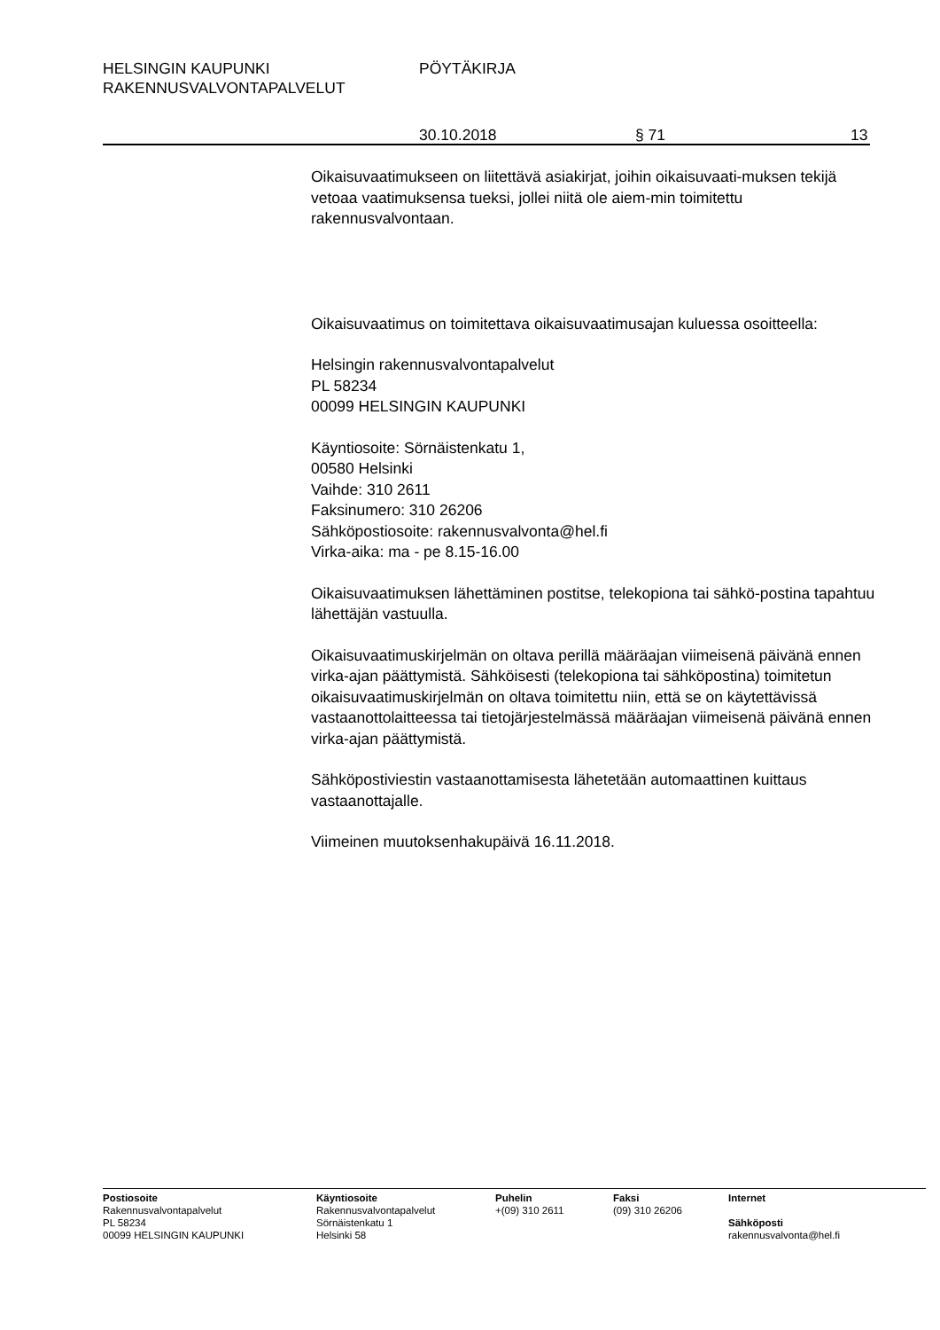HELSINGIN KAUPUNKI PÖYTÄKIRJA
RAKENNUSVALVONTAPALVELUT
30.10.2018 § 71 13
Oikaisuvaatimukseen on liitettävä asiakirjat, joihin oikaisuvaati-muksen tekijä vetoaa vaatimuksensa tueksi, jollei niitä ole aiem-min toimitettu rakennusvalvontaan.
Oikaisuvaatimus on toimitettava oikaisuvaatimusajan kuluessa osoitteella:
Helsingin rakennusvalvontapalvelut
PL 58234
00099 HELSINGIN KAUPUNKI
Käyntiosoite: Sörnäistenkatu 1,
00580 Helsinki
Vaihde: 310 2611
Faksinumero: 310 26206
Sähköpostiosoite: rakennusvalvonta@hel.fi
Virka-aika: ma - pe 8.15-16.00
Oikaisuvaatimuksen lähettäminen postitse, telekopiona tai sähkö-postina tapahtuu lähettäjän vastuulla.
Oikaisuvaatimuskirjelmän on oltava perillä määräajan viimeisenä päivänä ennen virka-ajan päättymistä. Sähköisesti (telekopiona tai sähköpostina) toimitetun oikaisuvaatimuskirjelmän on oltava toimitettu niin, että se on käytettävissä vastaanottolaitteessa tai tietojärjestelmässä määräajan viimeisenä päivänä ennen virka-ajan päättymistä.
Sähköpostiviestin vastaanottamisesta lähetetään automaattinen kuittaus vastaanottajalle.
Viimeinen muutoksenhakupäivä 16.11.2018.
Postiosoite
Rakennusvalvontapalvelut
PL 58234
00099 HELSINGIN KAUPUNKI
Käyntiosoite
Rakennusvalvontapalvelut
Sörnäistenkatu 1
Helsinki 58
Puhelin
+(09) 310 2611
Faksi
(09) 310 26206
Internet
Sähköposti
rakennusvalvonta@hel.fi